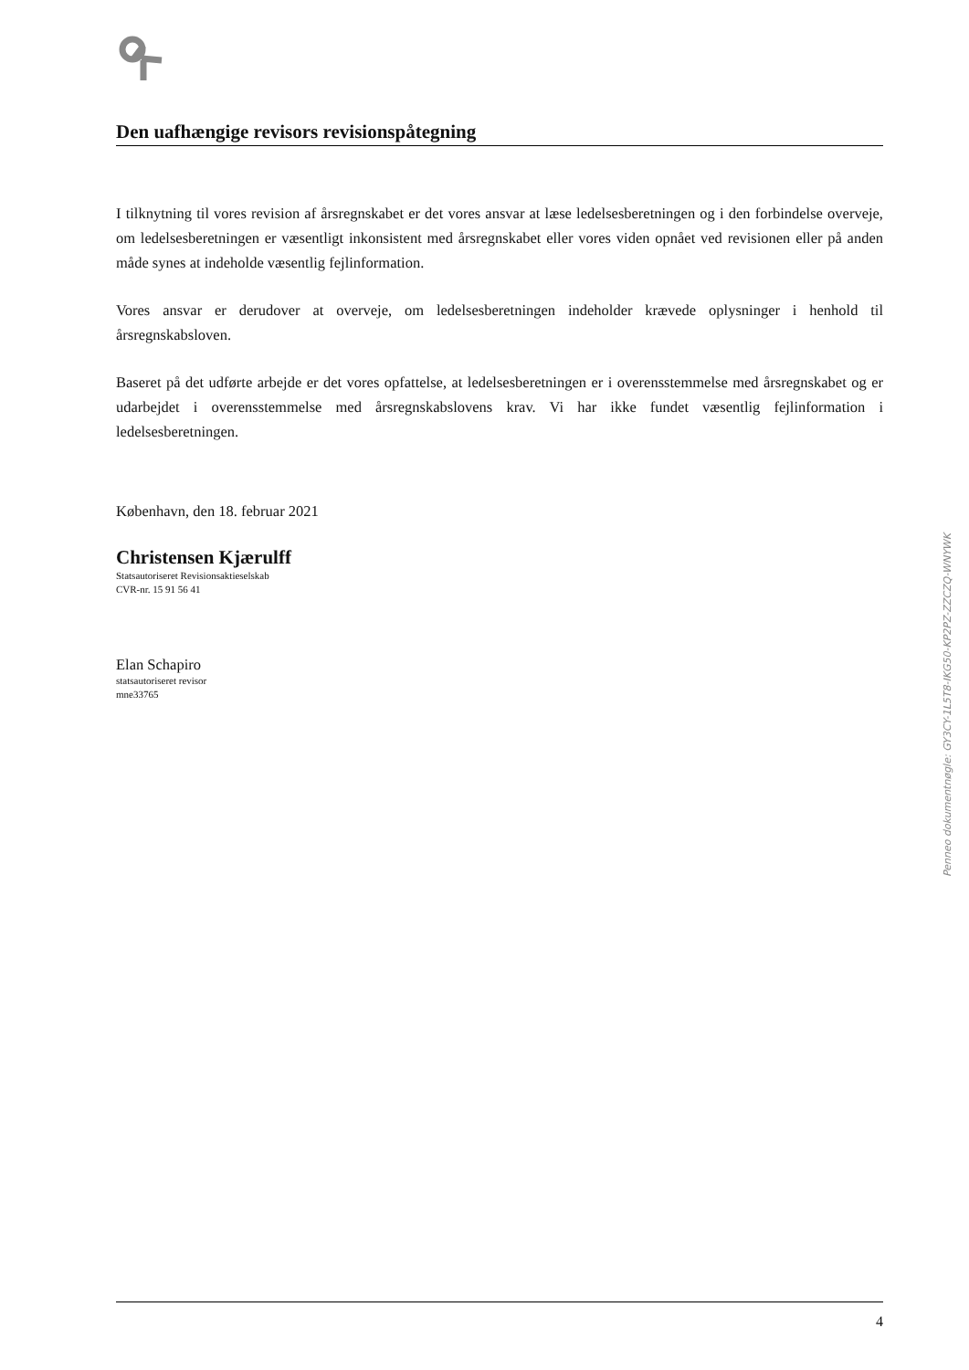Den uafhængige revisors revisionspåtegning
I tilknytning til vores revision af årsregnskabet er det vores ansvar at læse ledelsesberetningen og i den forbindelse overveje, om ledelsesberetningen er væsentligt inkonsistent med årsregnskabet eller vores viden opnået ved revisionen eller på anden måde synes at indeholde væsentlig fejlinformation.
Vores ansvar er derudover at overveje, om ledelsesberetningen indeholder krævede oplysninger i henhold til årsregnskabsloven.
Baseret på det udførte arbejde er det vores opfattelse, at ledelsesberetningen er i overensstemmelse med årsregnskabet og er udarbejdet i overensstemmelse med årsregnskabslovens krav. Vi har ikke fundet væsentlig fejlinformation i ledelsesberetningen.
København, den 18. februar 2021
Christensen Kjærulff
Statsautoriseret Revisionsaktieselskab
CVR-nr. 15 91 56 41
Elan Schapiro
statsautoriseret revisor
mne33765
Penneo dokumentnøgle: GY3CY-1L5T8-IKG50-KP2PZ-ZZCZQ-WNYWK
4